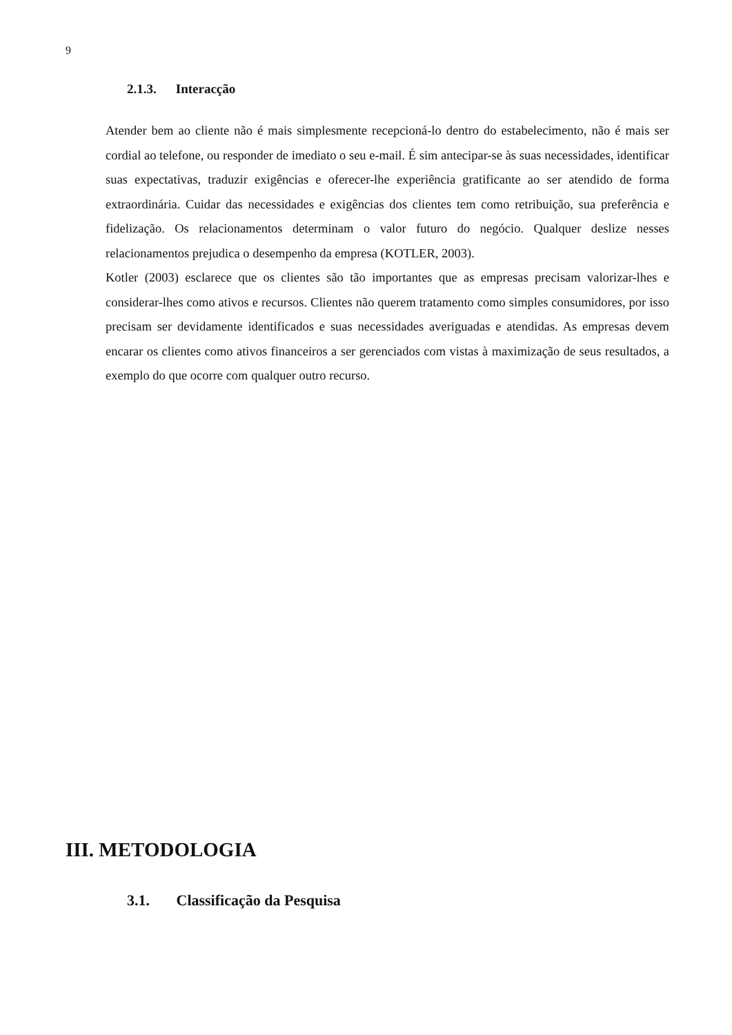9
2.1.3. Interacção
Atender bem ao cliente não é mais simplesmente recepcioná-lo dentro do estabelecimento, não é mais ser cordial ao telefone, ou responder de imediato o seu e-mail. É sim antecipar-se às suas necessidades, identificar suas expectativas, traduzir exigências e oferecer-lhe experiência gratificante ao ser atendido de forma extraordinária. Cuidar das necessidades e exigências dos clientes tem como retribuição, sua preferência e fidelização. Os relacionamentos determinam o valor futuro do negócio. Qualquer deslize nesses relacionamentos prejudica o desempenho da empresa (KOTLER, 2003).
Kotler (2003) esclarece que os clientes são tão importantes que as empresas precisam valorizar-lhes e considerar-lhes como ativos e recursos. Clientes não querem tratamento como simples consumidores, por isso precisam ser devidamente identificados e suas necessidades averiguadas e atendidas. As empresas devem encarar os clientes como ativos financeiros a ser gerenciados com vistas à maximização de seus resultados, a exemplo do que ocorre com qualquer outro recurso.
III. METODOLOGIA
3.1. Classificação da Pesquisa